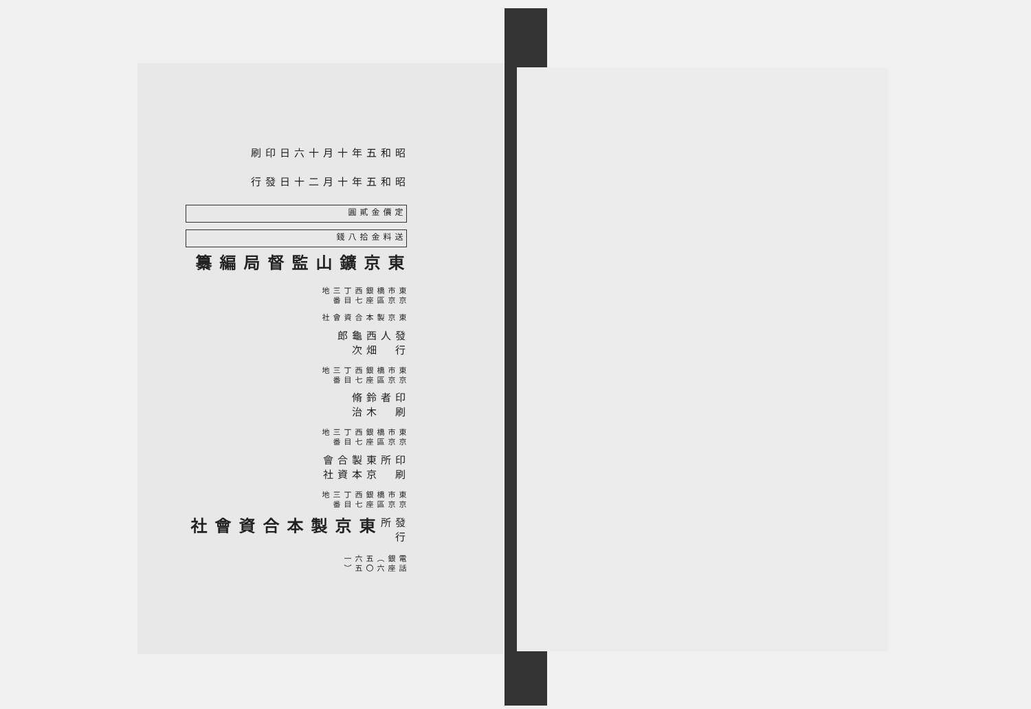昭和五年十月十六日印刷
昭和五年十月二十日發行
定價金貳圓
送料金拾八錢
東京鑛山監督局編纂
東京市京橋區銀座西七丁目三番地
東京製本合資會社
發行人　西畑龜次郎
東京市京橋區銀座西七丁目三番地
印刷者　鈴木脩治
東京市京橋區銀座西七丁目三番地
印刷所　東京製本合資會社
東京市京橋區銀座西七丁目三番地
發行所　東京製本合資會社
電話銀座（六五〇 六五一）